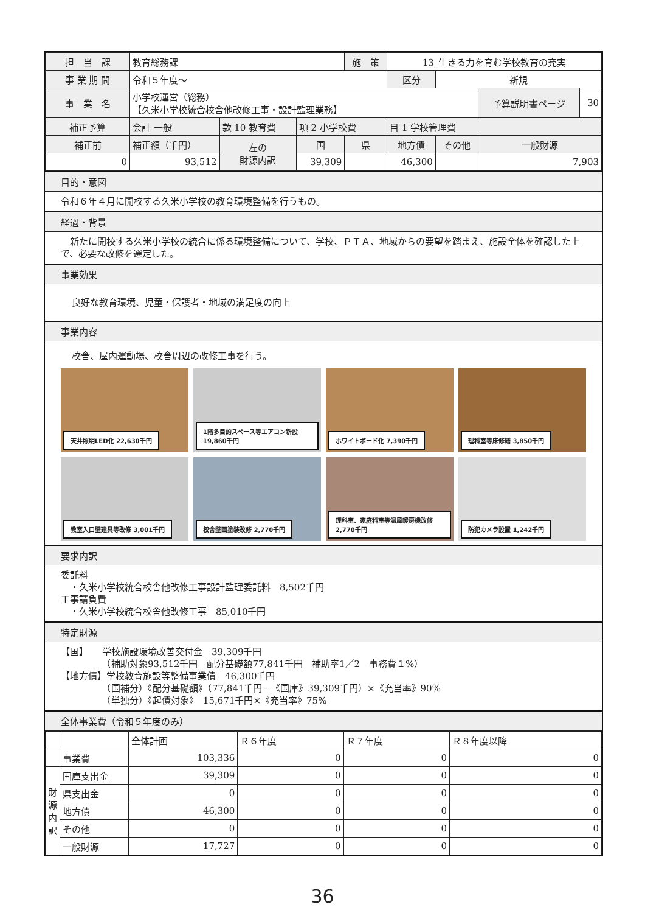| 担 当 課 | 教育総務課 | | | 施 策 | 13_生きる力を育む学校教育の充実 | | | |
| 事 業 期 間 | 令和５年度～ | | | | 区分 | 新規 | | |
| 事 業 名 | 小学校運営（総務） 【久米小学校統合校舎他改修工事・設計監理業務】 | | | | | | 予算説明書ページ | 30 |
| 補正予算 | 会計 一般 | 款 10 教育費 | 項 2 小学校費 | | 目 1 学校管理費 | | | |
| 補正前 | 補正額（千円） | 左の 財源内訳 | 国 | 県 | 地方債 | その他 | 一般財源 | |
| 0 | 93,512 | | 39,309 | | 46,300 | | 7,903 | |
目的・意図
令和６年４月に開校する久米小学校の教育環境整備を行うもの。
経過・背景
　新たに開校する久米小学校の統合に係る環境整備について、学校、ＰＴＡ、地域からの要望を踏まえ、施設全体を確認した上で、必要な改修を選定した。
事業効果
良好な教育環境、児童・保護者・地域の満足度の向上
事業内容
校舎、屋内運動場、校舎周辺の改修工事を行う。
天井照明LED化 22,630千円
1階多目的スペース等エアコン新設 19,860千円
ホワイトボード化 7,390千円
理科室等床修繕 3,850千円
教室入口壁建具等改修 3,001千円
校舎壁画塗装改修 2,770千円
理科室、家庭科室等温風暖房機改修 2,770千円
防犯カメラ設置 1,242千円
要求内訳
委託料
　・久米小学校統合校舎他改修工事設計監理委託料　8,502千円
工事請負費
　・久米小学校統合校舎他改修工事　85,010千円
特定財源
【国】　　学校施設環境改善交付金　39,309千円
　　　　　（補助対象93,512千円　配分基礎額77,841千円　補助率1／2　事務費１%）
【地方債】学校教育施設等整備事業債　46,300千円
　　　　　（国補分）《配分基礎額》（77,841千円－《国庫》39,309千円）×《充当率》90%
　　　　　（単独分）《起債対象》　15,671千円×《充当率》75%
全体事業費（令和５年度のみ）
| | | 全体計画 | Ｒ６年度 | Ｒ７年度 | Ｒ８年度以降 |
| | 事業費 | 103,336 | 0 | 0 | 0 |
| 財源内訳 | 国庫支出金 | 39,309 | 0 | 0 | 0 |
| | 県支出金 | 0 | 0 | 0 | 0 |
| | 地方債 | 46,300 | 0 | 0 | 0 |
| | その他 | 0 | 0 | 0 | 0 |
| | 一般財源 | 17,727 | 0 | 0 | 0 |
36